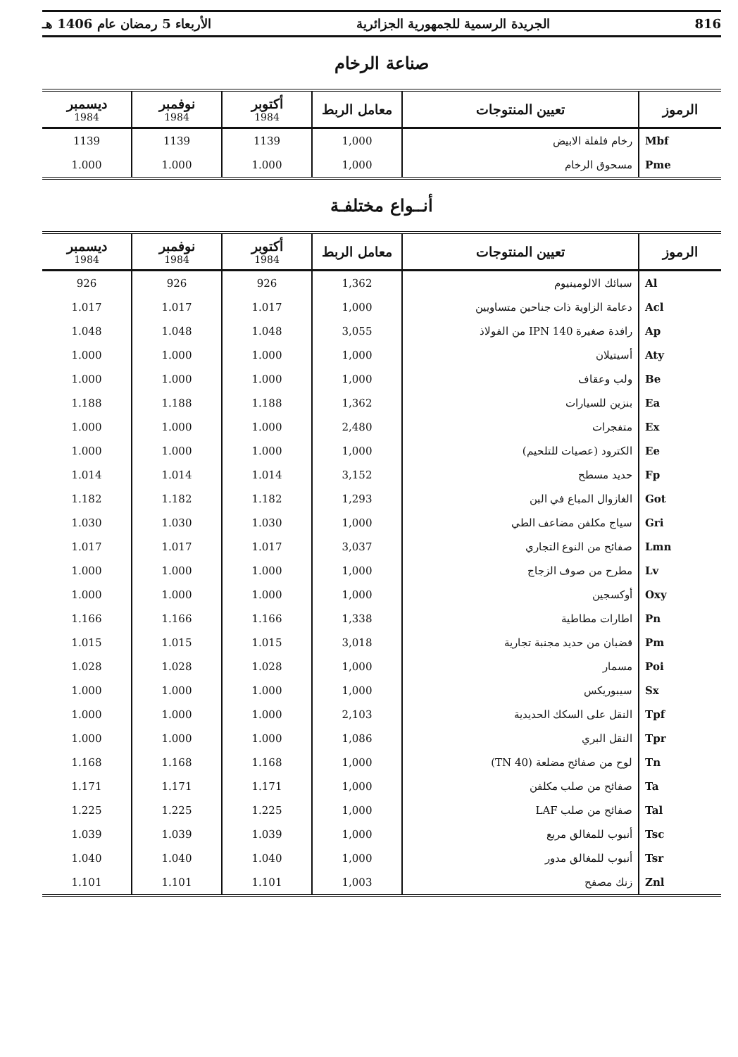816 الجريدة الرسمية للجمهورية الجزائرية الأربعاء 5 رمضان عام 1406 هـ
صناعة الرخام
| الرموز | تعيين المنتوجات | معامل الربط | أكتوبر 1984 | نوفمبر 1984 | ديسمبر 1984 |
| --- | --- | --- | --- | --- | --- |
| Mbf | رخام فلفلة الابيض | 1,000 | 1139 | 1139 | 1139 |
| Pme | مسحوق الرخام | 1,000 | 1.000 | 1.000 | 1.000 |
أنــواع مختلفـة
| الرموز | تعيين المنتوجات | معامل الربط | أكتوبر 1984 | نوفمبر 1984 | ديسمبر 1984 |
| --- | --- | --- | --- | --- | --- |
| Al | سبائك الالومينيوم | 1,362 | 926 | 926 | 926 |
| Acl | دعامة الزاوية ذات جناحين متساويين | 1,000 | 1.017 | 1.017 | 1.017 |
| Ap | رافدة صغيرة IPN 140 من الفولاذ | 3,055 | 1.048 | 1.048 | 1.048 |
| Aty | أسيتيلان | 1,000 | 1.000 | 1.000 | 1.000 |
| Be | ولب وعقاف | 1,000 | 1.000 | 1.000 | 1.000 |
| Ea | بنزين للسيارات | 1,362 | 1.188 | 1.188 | 1.188 |
| Ex | متفجرات | 2,480 | 1.000 | 1.000 | 1.000 |
| Ee | الكترود (عصيات للتلحيم) | 1,000 | 1.000 | 1.000 | 1.000 |
| Fp | حديد مسطح | 3,152 | 1.014 | 1.014 | 1.014 |
| Got | الغازوال المباع في البن | 1,293 | 1.182 | 1.182 | 1.182 |
| Gri | سياج مكلفن مضاعف الطي | 1,000 | 1.030 | 1.030 | 1.030 |
| Lmn | صفائح من النوع التجاري | 3,037 | 1.017 | 1.017 | 1.017 |
| Lv | مطرح من صوف الزجاج | 1,000 | 1.000 | 1.000 | 1.000 |
| Oxy | أوكسجين | 1,000 | 1.000 | 1.000 | 1.000 |
| Pn | اطارات مطاطية | 1,338 | 1.166 | 1.166 | 1.166 |
| Pm | قضبان من حديد مجنبة تجارية | 3,018 | 1.015 | 1.015 | 1.015 |
| Poi | مسمار | 1,000 | 1.028 | 1.028 | 1.028 |
| Sx | سيبوريكس | 1,000 | 1.000 | 1.000 | 1.000 |
| Tpf | النقل على السكك الحديدية | 2,103 | 1.000 | 1.000 | 1.000 |
| Tpr | النقل البري | 1,086 | 1.000 | 1.000 | 1.000 |
| Tn | لوح من صفائح مضلعة (40 TN) | 1,000 | 1.168 | 1.168 | 1.168 |
| Ta | صفائح من صلب مكلفن | 1,000 | 1.171 | 1.171 | 1.171 |
| Tal | صفائح من صلب LAF | 1,000 | 1.225 | 1.225 | 1.225 |
| Tsc | أنبوب للمغالق مربع | 1,000 | 1.039 | 1.039 | 1.039 |
| Tsr | أنبوب للمغالق مدور | 1,000 | 1.040 | 1.040 | 1.040 |
| Znl | زنك مصفح | 1,003 | 1.101 | 1.101 | 1.101 |